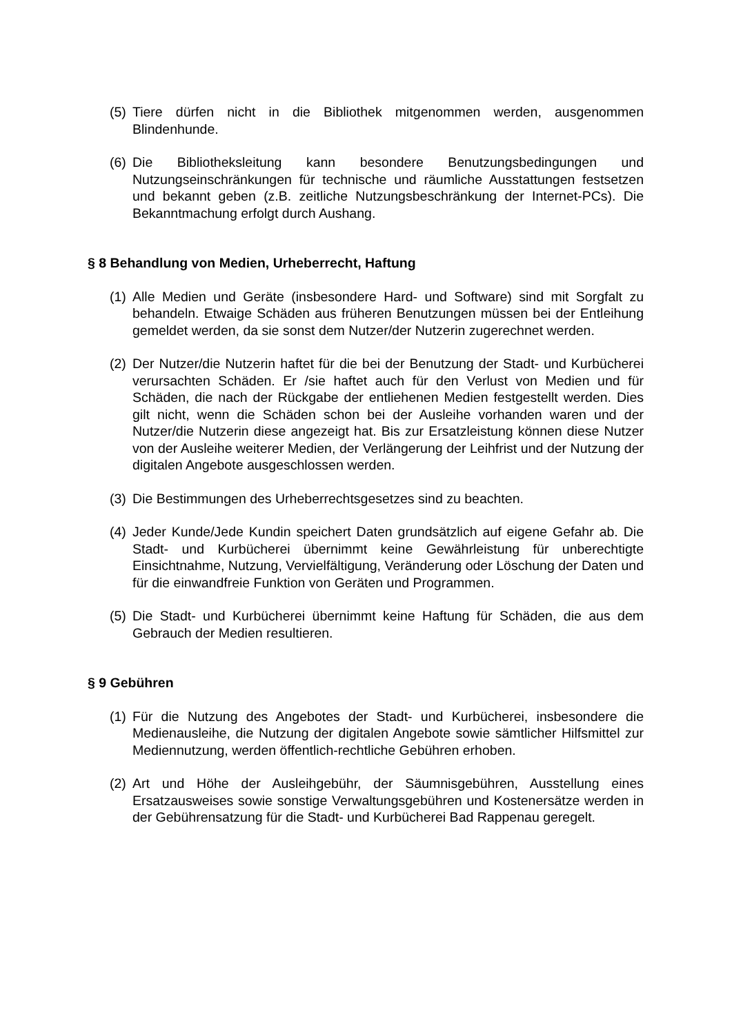(5) Tiere dürfen nicht in die Bibliothek mitgenommen werden, ausgenommen Blindenhunde.
(6) Die Bibliotheksleitung kann besondere Benutzungsbedingungen und Nutzungseinschränkungen für technische und räumliche Ausstattungen festsetzen und bekannt geben (z.B. zeitliche Nutzungsbeschränkung der Internet-PCs). Die Bekanntmachung erfolgt durch Aushang.
§ 8 Behandlung von Medien, Urheberrecht, Haftung
(1) Alle Medien und Geräte (insbesondere Hard- und Software) sind mit Sorgfalt zu behandeln. Etwaige Schäden aus früheren Benutzungen müssen bei der Entleihung gemeldet werden, da sie sonst dem Nutzer/der Nutzerin zugerechnet werden.
(2) Der Nutzer/die Nutzerin haftet für die bei der Benutzung der Stadt- und Kurbücherei verursachten Schäden. Er /sie haftet auch für den Verlust von Medien und für Schäden, die nach der Rückgabe der entliehenen Medien festgestellt werden. Dies gilt nicht, wenn die Schäden schon bei der Ausleihe vorhanden waren und der Nutzer/die Nutzerin diese angezeigt hat. Bis zur Ersatzleistung können diese Nutzer von der Ausleihe weiterer Medien, der Verlängerung der Leihfrist und der Nutzung der digitalen Angebote ausgeschlossen werden.
(3) Die Bestimmungen des Urheberrechtsgesetzes sind zu beachten.
(4) Jeder Kunde/Jede Kundin speichert Daten grundsätzlich auf eigene Gefahr ab. Die Stadt- und Kurbücherei übernimmt keine Gewährleistung für unberechtigte Einsichtnahme, Nutzung, Vervielfältigung, Veränderung oder Löschung der Daten und für die einwandfreie Funktion von Geräten und Programmen.
(5) Die Stadt- und Kurbücherei übernimmt keine Haftung für Schäden, die aus dem Gebrauch der Medien resultieren.
§ 9 Gebühren
(1) Für die Nutzung des Angebotes der Stadt- und Kurbücherei, insbesondere die Medienausleihe, die Nutzung der digitalen Angebote sowie sämtlicher Hilfsmittel zur Mediennutzung, werden öffentlich-rechtliche Gebühren erhoben.
(2) Art und Höhe der Ausleihgebühr, der Säumnisgebühren, Ausstellung eines Ersatzausweises sowie sonstige Verwaltungsgebühren und Kostenersätze werden in der Gebührensatzung für die Stadt- und Kurbücherei Bad Rappenau geregelt.